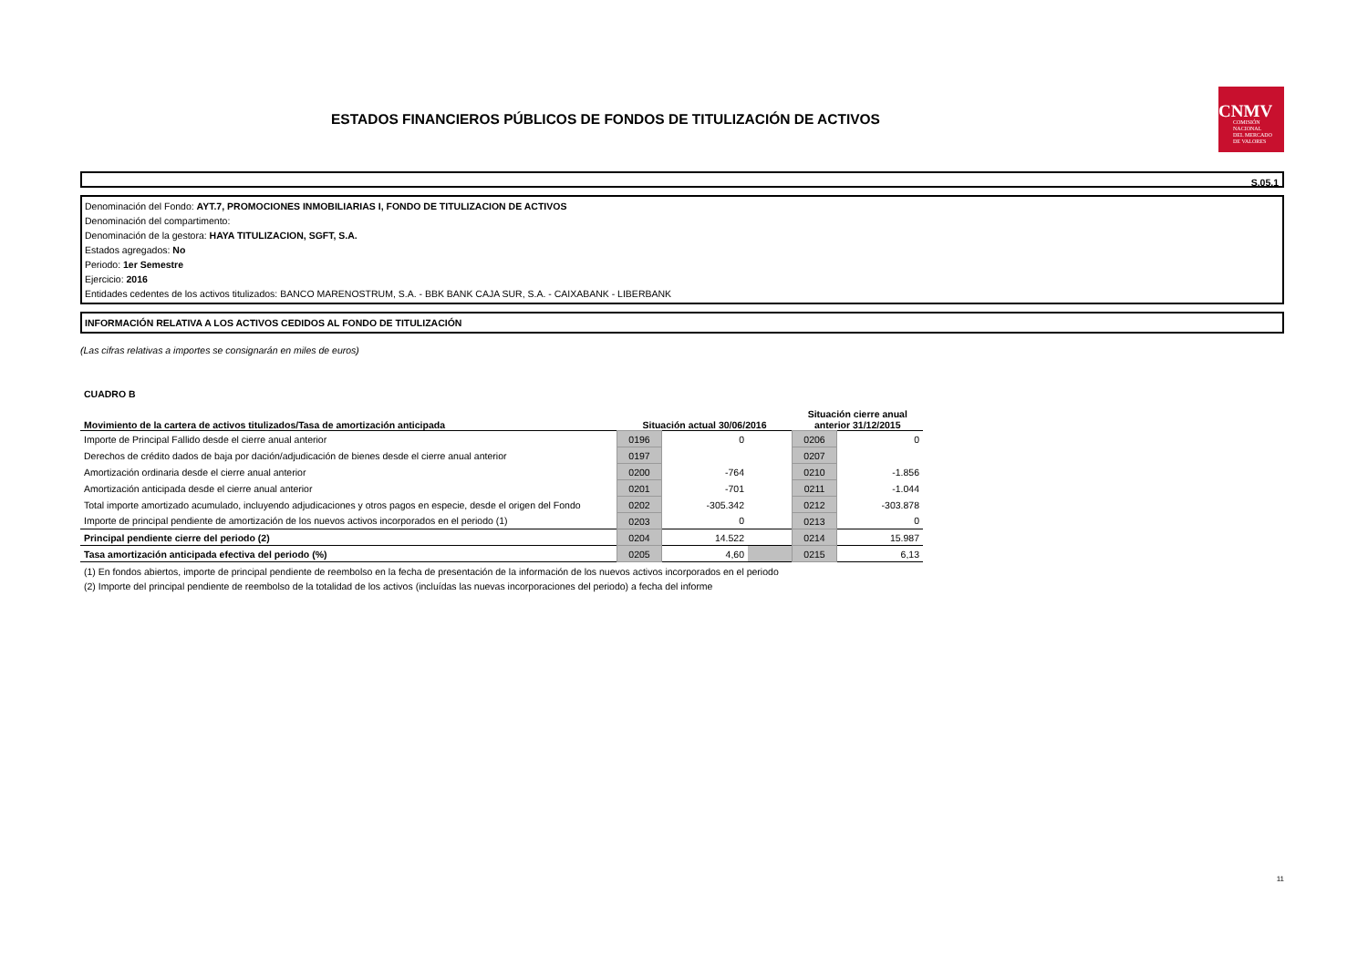ESTADOS FINANCIEROS PÚBLICOS DE FONDOS DE TITULIZACIÓN DE ACTIVOS
CNMV
COMISIÓN
NACIONAL
DEL MERCADO
DE VALORES
S.05.1
Denominación del Fondo: AYT.7, PROMOCIONES INMOBILIARIAS I, FONDO DE TITULIZACION DE ACTIVOS
Denominación del compartimento:
Denominación de la gestora: HAYA TITULIZACION, SGFT, S.A.
Estados agregados: No
Periodo: 1er Semestre
Ejercicio: 2016
Entidades cedentes de los activos titulizados: BANCO MARENOSTRUM, S.A. - BBK BANK CAJA SUR, S.A. - CAIXABANK - LIBERBANK
INFORMACIÓN RELATIVA A LOS ACTIVOS CEDIDOS AL FONDO DE TITULIZACIÓN
(Las cifras relativas a importes se consignarán en miles de euros)
CUADRO B
| Movimiento de la cartera de activos titulizados/Tasa de amortización anticipada | Situación actual 30/06/2016 | | | Situación cierre anual anterior 31/12/2015 | |
| --- | --- | --- | --- | --- | --- |
| Importe de Principal Fallido desde el cierre anual anterior | 0196 | 0 | | 0206 | 0 |
| Derechos de crédito dados de baja por dación/adjudicación de bienes desde el cierre anual anterior | 0197 | | | 0207 | |
| Amortización ordinaria desde el cierre anual anterior | 0200 | -764 | | 0210 | -1.856 |
| Amortización anticipada desde el cierre anual anterior | 0201 | -701 | | 0211 | -1.044 |
| Total importe amortizado acumulado, incluyendo adjudicaciones y otros pagos en especie, desde el origen del Fondo | 0202 | -305.342 | | 0212 | -303.878 |
| Importe de principal pendiente de amortización de los nuevos activos incorporados en el periodo (1) | 0203 | 0 | | 0213 | 0 |
| Principal pendiente cierre del periodo (2) | 0204 | 14.522 | | 0214 | 15.987 |
| Tasa amortización anticipada efectiva del periodo (%) | 0205 | 4,60 | | 0215 | 6,13 |
(1) En fondos abiertos, importe de principal pendiente de reembolso en la fecha de presentación de la información de los nuevos activos incorporados en el periodo
(2) Importe del principal pendiente de reembolso de la totalidad de los activos (incluídas las nuevas incorporaciones del periodo) a fecha del informe
11